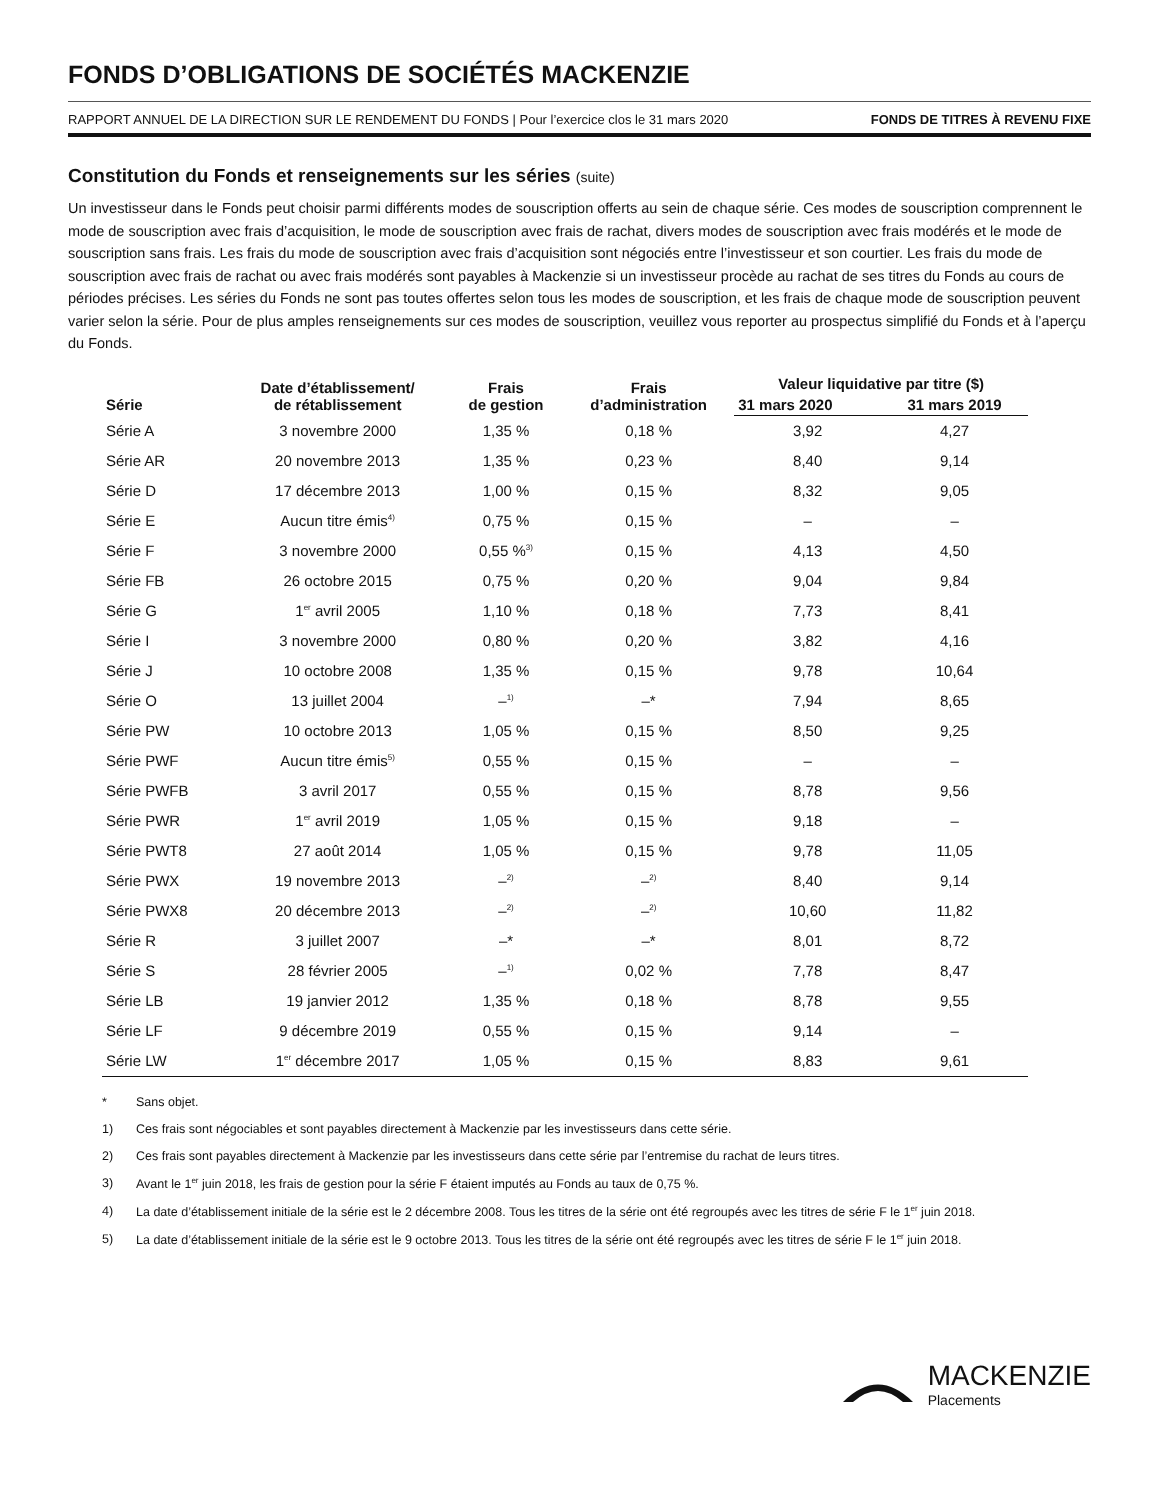FONDS D’OBLIGATIONS DE SOCIÉTÉS MACKENZIE
RAPPORT ANNUEL DE LA DIRECTION SUR LE RENDEMENT DU FONDS | Pour l’exercice clos le 31 mars 2020 FONDS DE TITRES À REVENU FIXE
Constitution du Fonds et renseignements sur les séries (suite)
Un investisseur dans le Fonds peut choisir parmi différents modes de souscription offerts au sein de chaque série. Ces modes de souscription comprennent le mode de souscription avec frais d’acquisition, le mode de souscription avec frais de rachat, divers modes de souscription avec frais modérés et le mode de souscription sans frais. Les frais du mode de souscription avec frais d’acquisition sont négociés entre l’investisseur et son courtier. Les frais du mode de souscription avec frais de rachat ou avec frais modérés sont payables à Mackenzie si un investisseur procède au rachat de ses titres du Fonds au cours de périodes précises. Les séries du Fonds ne sont pas toutes offertes selon tous les modes de souscription, et les frais de chaque mode de souscription peuvent varier selon la série. Pour de plus amples renseignements sur ces modes de souscription, veuillez vous reporter au prospectus simplifié du Fonds et à l’aperçu du Fonds.
| Série | Date d’établissement/ de rétablissement | Frais de gestion | Frais d’administration | Valeur liquidative par titre ($) | |
| --- | --- | --- | --- | --- | --- |
| | | | | 31 mars 2020 | 31 mars 2019 |
| Série A | 3 novembre 2000 | 1,35 % | 0,18 % | 3,92 | 4,27 |
| Série AR | 20 novembre 2013 | 1,35 % | 0,23 % | 8,40 | 9,14 |
| Série D | 17 décembre 2013 | 1,00 % | 0,15 % | 8,32 | 9,05 |
| Série E | Aucun titre émis<sup>4)</sup> | 0,75 % | 0,15 % | – | – |
| Série F | 3 novembre 2000 | 0,55 %<sup>3)</sup> | 0,15 % | 4,13 | 4,50 |
| Série FB | 26 octobre 2015 | 0,75 % | 0,20 % | 9,04 | 9,84 |
| Série G | 1<sup>er</sup> avril 2005 | 1,10 % | 0,18 % | 7,73 | 8,41 |
| Série I | 3 novembre 2000 | 0,80 % | 0,20 % | 3,82 | 4,16 |
| Série J | 10 octobre 2008 | 1,35 % | 0,15 % | 9,78 | 10,64 |
| Série O | 13 juillet 2004 | –<sup>1)</sup> | –* | 7,94 | 8,65 |
| Série PW | 10 octobre 2013 | 1,05 % | 0,15 % | 8,50 | 9,25 |
| Série PWF | Aucun titre émis<sup>5)</sup> | 0,55 % | 0,15 % | – | – |
| Série PWFB | 3 avril 2017 | 0,55 % | 0,15 % | 8,78 | 9,56 |
| Série PWR | 1<sup>er</sup> avril 2019 | 1,05 % | 0,15 % | 9,18 | – |
| Série PWT8 | 27 août 2014 | 1,05 % | 0,15 % | 9,78 | 11,05 |
| Série PWX | 19 novembre 2013 | –<sup>2)</sup> | –<sup>2)</sup> | 8,40 | 9,14 |
| Série PWX8 | 20 décembre 2013 | –<sup>2)</sup> | –<sup>2)</sup> | 10,60 | 11,82 |
| Série R | 3 juillet 2007 | –* | –* | 8,01 | 8,72 |
| Série S | 28 février 2005 | –<sup>1)</sup> | 0,02 % | 7,78 | 8,47 |
| Série LB | 19 janvier 2012 | 1,35 % | 0,18 % | 8,78 | 9,55 |
| Série LF | 9 décembre 2019 | 0,55 % | 0,15 % | 9,14 | – |
| Série LW | 1<sup>er</sup> décembre 2017 | 1,05 % | 0,15 % | 8,83 | 9,61 |
* Sans objet.
1) Ces frais sont négociables et sont payables directement à Mackenzie par les investisseurs dans cette série.
2) Ces frais sont payables directement à Mackenzie par les investisseurs dans cette série par l’entremise du rachat de leurs titres.
3) Avant le 1<sup>er</sup> juin 2018, les frais de gestion pour la série F étaient imputés au Fonds au taux de 0,75 %.
4) La date d’établissement initiale de la série est le 2 décembre 2008. Tous les titres de la série ont été regroupés avec les titres de série F le 1<sup>er</sup> juin 2018.
5) La date d’établissement initiale de la série est le 9 octobre 2013. Tous les titres de la série ont été regroupés avec les titres de série F le 1<sup>er</sup> juin 2018.
MACKENZIE
Placements